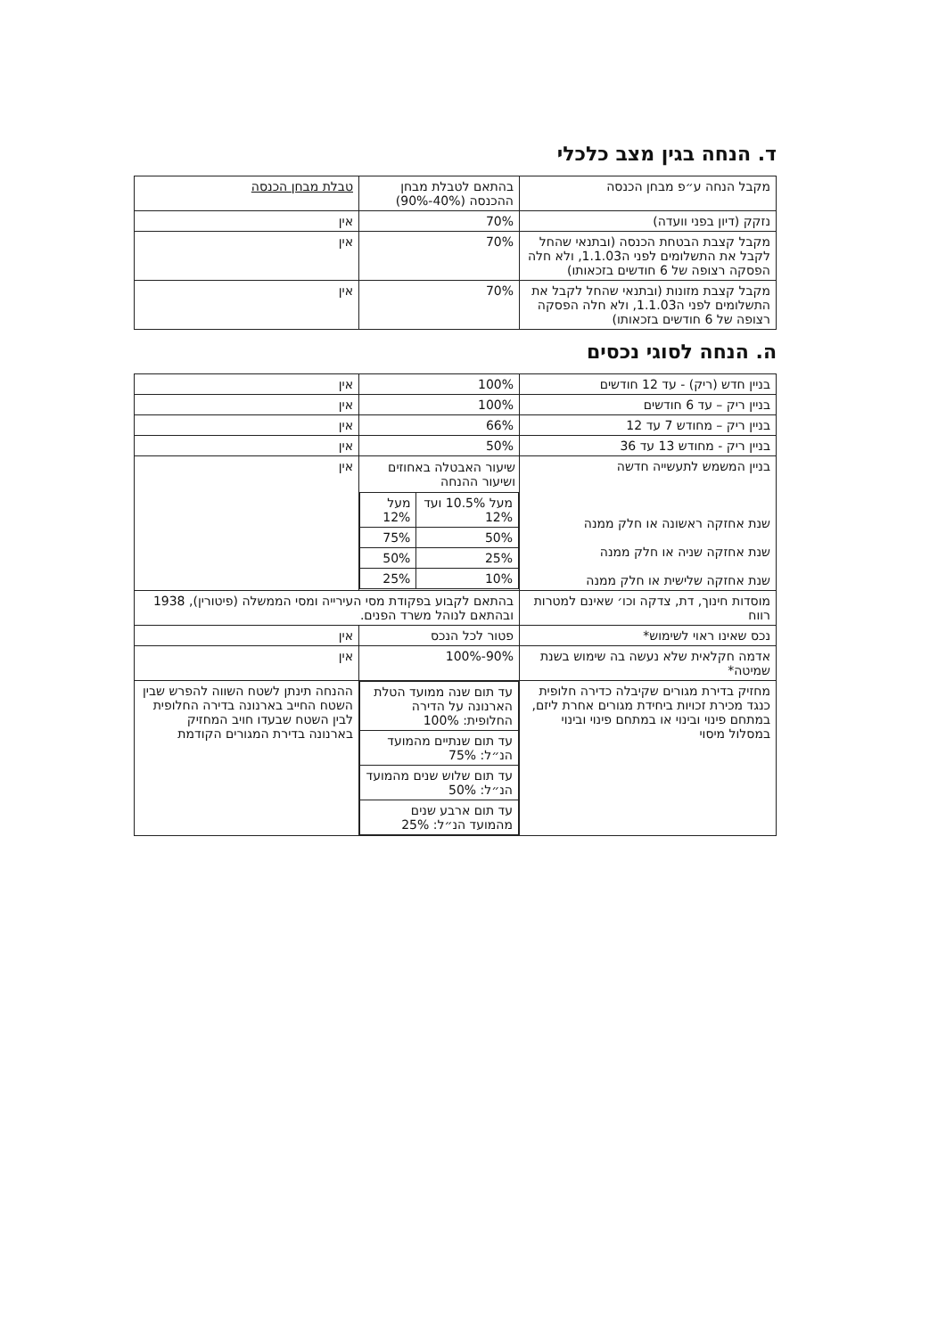ד. הנחה בגין מצב כלכלי
| מקבל הנחה ע״פ מבחן הכנסה | בהתאם לטבלת מבחן ההכנסה (40%-90%) | טבלת מבחן הכנסה |
| --- | --- | --- |
| נזקק (דיון בפני וועדה) | 70% | אין |
| מקבל קצבת הבטחת הכנסה (ובתנאי שהחל לקבל את התשלומים לפני ה1.1.03, ולא חלה הפסקה רצופה של 6 חודשים בזכאותו) | 70% | אין |
| מקבל קצבת מזונות (ובתנאי שהחל לקבל את התשלומים לפני ה1.1.03, ולא חלה הפסקה רצופה של 6 חודשים בזכאותו) | 70% | אין |
ה. הנחה לסוגי נכסים
| בניין חדש (ריק) - עד 12 חודשים | 100% | אין |
| בניין ריק – עד 6 חודשים | 100% | אין |
| בניין ריק – מחודש 7 עד 12 | 66% | אין |
| בניין ריק - מחודש 13 עד 36 | 50% | אין |
| בניין המשמש לתעשייה חדשה שנת אחזקה ראשונה או חלק ממנה שנת אחזקה שניה או חלק ממנה שנת אחזקה שלישית או חלק ממנה | שיעור האבטלה באחוזים ושיעור ההנחה / מעל 10.5% ועד 12% / מעל 12% / / 50% / 75% / / 25% / 50% / / 10% / 25% / | אין |
| מוסדות חינוך, דת, צדקה וכו׳ שאינם למטרות רווח | בהתאם לקבוע בפקודת מסי העירייה ומסי הממשלה (פיטורין), 1938 ובהתאם לנוהל משרד הפנים. | |
| נכס שאינו ראוי לשימוש* | פטור לכל הנכס | אין |
| אדמה חקלאית שלא נעשה בה שימוש בשנת שמיטה* | 90%-100% | אין |
| מחזיק בדירת מגורים שקיבלה כדירה חלופית כנגד מכירת זכויות ביחידת מגורים אחרת ליזם, במתחם פינוי ובינוי או במתחם פינוי ובינוי במסלול מיסוי | / עד תום שנה ממועד הטלת הארנונה על הדירה החלופית: 100% / / עד תום שנתיים מהמועד הנ״ל: 75% / / עד תום שלוש שנים מהמועד הנ״ל: 50% / / עד תום ארבע שנים מהמועד הנ״ל: 25% / | ההנחה תינתן לשטח השווה להפרש שבין השטח החייב בארנונה בדירה החלופית לבין השטח שבעדו חויב המחזיק בארנונה בדירת המגורים הקודמת |